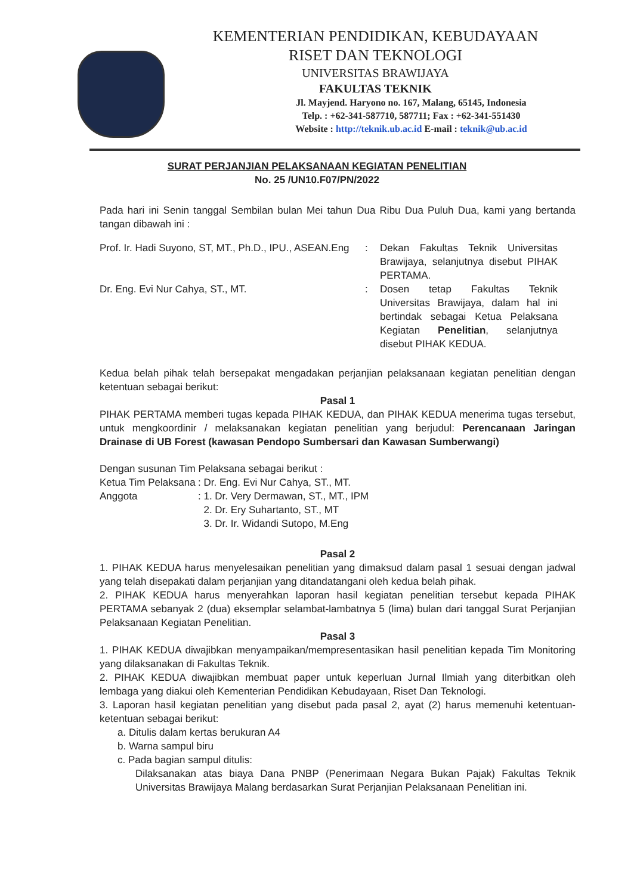KEMENTERIAN PENDIDIKAN, KEBUDAYAAN
RISET DAN TEKNOLOGI
UNIVERSITAS BRAWIJAYA
FAKULTAS TEKNIK
Jl. Mayjend. Haryono no. 167, Malang, 65145, Indonesia
Telp. : +62-341-587710, 587711; Fax : +62-341-551430
Website : http://teknik.ub.ac.id E-mail : teknik@ub.ac.id
SURAT PERJANJIAN PELAKSANAAN KEGIATAN PENELITIAN
No. 25 /UN10.F07/PN/2022
Pada hari ini Senin tanggal Sembilan bulan Mei tahun Dua Ribu Dua Puluh Dua, kami yang bertanda tangan dibawah ini :
| Prof. Ir. Hadi Suyono, ST, MT., Ph.D., IPU., ASEAN.Eng | : | Dekan Fakultas Teknik Universitas Brawijaya, selanjutnya disebut PIHAK PERTAMA. |
| Dr. Eng. Evi Nur Cahya, ST., MT. | : | Dosen tetap Fakultas Teknik Universitas Brawijaya, dalam hal ini bertindak sebagai Ketua Pelaksana Kegiatan Penelitian , selanjutnya disebut PIHAK KEDUA. |
Kedua belah pihak telah bersepakat mengadakan perjanjian pelaksanaan kegiatan penelitian dengan ketentuan sebagai berikut:
Pasal 1
PIHAK PERTAMA memberi tugas kepada PIHAK KEDUA, dan PIHAK KEDUA menerima tugas tersebut, untuk mengkoordinir / melaksanakan kegiatan penelitian yang berjudul: Perencanaan Jaringan Drainase di UB Forest (kawasan Pendopo Sumbersari dan Kawasan Sumberwangi)
Dengan susunan Tim Pelaksana sebagai berikut :
| Ketua Tim Pelaksana | : Dr. Eng. Evi Nur Cahya, ST., MT. |
| Anggota | : 1. Dr. Very Dermawan, ST., MT., IPM 2. Dr. Ery Suhartanto, ST., MT 3. Dr. Ir. Widandi Sutopo, M.Eng |
Pasal 2
1. PIHAK KEDUA harus menyelesaikan penelitian yang dimaksud dalam pasal 1 sesuai dengan jadwal yang telah disepakati dalam perjanjian yang ditandatangani oleh kedua belah pihak.
2. PIHAK KEDUA harus menyerahkan laporan hasil kegiatan penelitian tersebut kepada PIHAK PERTAMA sebanyak 2 (dua) eksemplar selambat-lambatnya 5 (lima) bulan dari tanggal Surat Perjanjian Pelaksanaan Kegiatan Penelitian.
Pasal 3
1. PIHAK KEDUA diwajibkan menyampaikan/mempresentasikan hasil penelitian kepada Tim Monitoring yang dilaksanakan di Fakultas Teknik.
2. PIHAK KEDUA diwajibkan membuat paper untuk keperluan Jurnal Ilmiah yang diterbitkan oleh lembaga yang diakui oleh Kementerian Pendidikan Kebudayaan, Riset Dan Teknologi.
3. Laporan hasil kegiatan penelitian yang disebut pada pasal 2, ayat (2) harus memenuhi ketentuan-ketentuan sebagai berikut:
a. Ditulis dalam kertas berukuran A4
b. Warna sampul biru
c. Pada bagian sampul ditulis:
Dilaksanakan atas biaya Dana PNBP (Penerimaan Negara Bukan Pajak) Fakultas Teknik Universitas Brawijaya Malang berdasarkan Surat Perjanjian Pelaksanaan Penelitian ini.